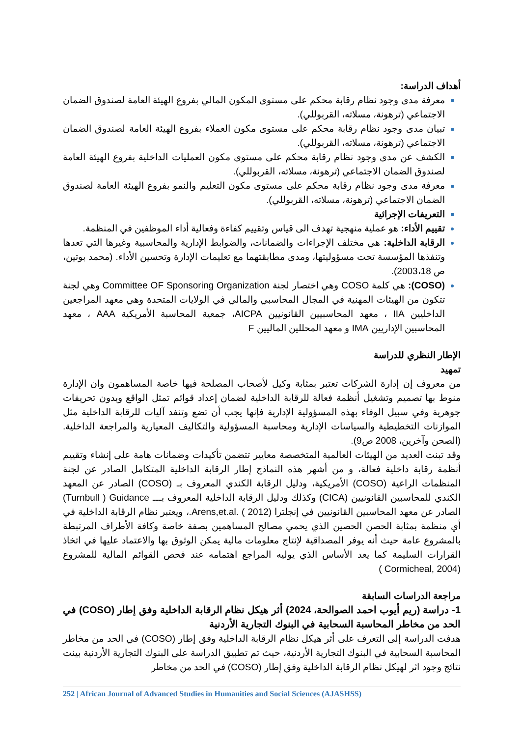أهداف الدراسة:
معرفة مدى وجود نظام رقابة محكم على مستوى المكون المالي بفروع الهيئة العامة لصندوق الضمان الاجتماعي (ترهونة، مسلاته، القربوللي).
تبيان مدى وجود نظام رقابة محكم على مستوى مكون العملاء بفروع الهيئة العامة لصندوق الضمان الاجتماعي (ترهونة، مسلاته، القربوللي).
الكشف عن مدى وجود نظام رقابة محكم على مستوى مكون العمليات الداخلية بفروع الهيئة العامة لصندوق الضمان الاجتماعي (ترهونة، مسلاته، القربوللي).
معرفة مدى وجود نظام رقابة محكم على مستوى مكون التعليم والنمو بفروع الهيئة العامة لصندوق الضمان الاجتماعي (ترهونة، مسلاته، القربوللي).
التعريفات الإجرائية
تقييم الأداء: هو عملية منهجية تهدف الى قياس وتقييم كفاءة وفعالية أداء الموظفين في المنظمة.
الرقابة الداخلية: هي مختلف الإجراءات والضمانات، والضوابط الإدارية والمحاسبية وغيرها التي تعدها وتنفذها المؤسسة تحت مسؤوليتها، ومدى مطابقتهما مع تعليمات الإدارة وتحسين الأداء. (محمد بوتين، ص 2003،18).
(COSO): هي كلمة COSO وهي اختصار لجنة Committee OF Sponsoring Organization وهي لجنة تتكون من الهيئات المهنية في المجال المحاسبي والمالي في الولايات المتحدة وهي معهد المراجعين الداخليين IIA ، معهد المحاسبيين القانونيين AICPA، جمعية المحاسبة الأمريكية AAA ، معهد المحاسبين الإداريين IMA و معهد المحللين الماليين F
الإطار النظري للدراسة
تمهيد
من معروف إن إدارة الشركات تعتبر بمثابة وكيل لأصحاب المصلحة فيها خاصة المساهمون وان الإدارة منوط بها تصميم وتشغيل أنظمة فعالة للرقابة الداخلية لضمان إعداد قوائم تمثل الواقع وبدون تحريفات جوهرية وفي سبيل الوفاء بهذه المسؤولية الإدارية فإنها يجب أن تضع وتنفد آليات للرقابة الداخلية مثل الموازنات التخطيطية والسياسات الإدارية ومحاسبة المسؤولية والتكاليف المعيارية والمراجعة الداخلية. (الصحن وآخرين، 2008 ص9).
وقد تبنت العديد من الهيئات العالمية المتخصصة معايير تتضمن تأكيدات وضمانات هامة على إنشاء وتقييم أنظمة رقابة داخلية فعالة، و من أشهر هذه النماذج إطار الرقابة الداخلية المتكامل الصادر عن لجنة المنظمات الراعية (COSO) الأمريكية، ودليل الرقابة الكندي المعروف بـ (COSO) الصادر عن المعهد الكندي للمحاسبين القانونيين (CICA) وكذلك ودليل الرقابة الداخلية المعروف بـــ Turnbull ) Guidance) الصادر عن معهد المحاسبين القانونيين في إنجلترا (2012 ) .Arens,et.al.، ويعتبر نظام الرقابة الداخلية في أي منظمة بمثابة الحصن الحصين الذي يحمي مصالح المساهمين بصفة خاصة وكافة الأطراف المرتبطة بالمشروع عامة حيث أنه يوفر المصداقية لإنتاج معلومات مالية يمكن الوثوق بها والاعتماد عليها في اتخاذ القرارات السليمة كما يعد الأساس الذي يوليه المراجع اهتمامه عند فحص القوائم المالية للمشروع (Cormicheal, 2004 )
مراجعة الدراسات السابقة
1- دراسة (ريم أيوب احمد الصوالحة، 2024) أثر هيكل نظام الرقابة الداخلية وفق إطار (COSO) في الحد من مخاطر المحاسبة السحابية في البنوك التجارية الأردنية
هدفت الدراسة إلى التعرف على أثر هيكل نظام الرقابة الداخلية وفق إطار (COSO) في الحد من مخاطر المحاسبة السحابية في البنوك التجارية الأردنية، حيث تم تطبيق الدراسة على البنوك التجارية الأردنية بينت نتائج وجود اثر لهيكل نظام الرقابة الداخلية وفق إطار (COSO) في الحد من مخاطر
252 | African Journal of Advanced Studies in Humanities and Social Sciences (AJASHSS)